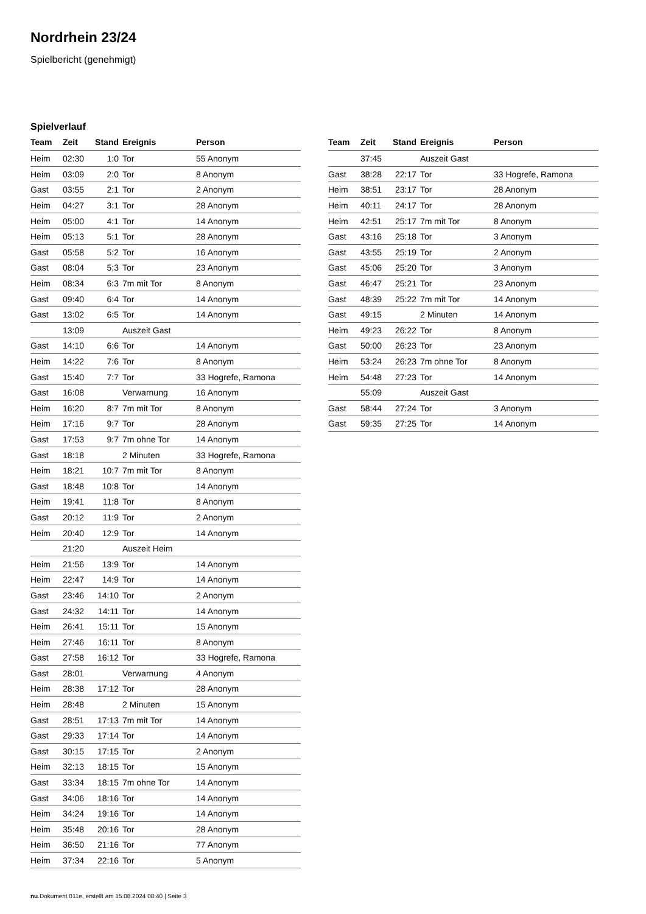Nordrhein 23/24
Spielbericht (genehmigt)
Spielverlauf
| Team | Zeit | Stand | Ereignis | Person |
| --- | --- | --- | --- | --- |
| Heim | 02:30 | 1:0 | Tor | 55 Anonym |
| Heim | 03:09 | 2:0 | Tor | 8 Anonym |
| Gast | 03:55 | 2:1 | Tor | 2 Anonym |
| Heim | 04:27 | 3:1 | Tor | 28 Anonym |
| Heim | 05:00 | 4:1 | Tor | 14 Anonym |
| Heim | 05:13 | 5:1 | Tor | 28 Anonym |
| Gast | 05:58 | 5:2 | Tor | 16 Anonym |
| Gast | 08:04 | 5:3 | Tor | 23 Anonym |
| Heim | 08:34 | 6:3 | 7m mit Tor | 8 Anonym |
| Gast | 09:40 | 6:4 | Tor | 14 Anonym |
| Gast | 13:02 | 6:5 | Tor | 14 Anonym |
| | 13:09 | | Auszeit Gast | |
| Gast | 14:10 | 6:6 | Tor | 14 Anonym |
| Heim | 14:22 | 7:6 | Tor | 8 Anonym |
| Gast | 15:40 | 7:7 | Tor | 33 Hogrefe, Ramona |
| Gast | 16:08 | | Verwarnung | 16 Anonym |
| Heim | 16:20 | 8:7 | 7m mit Tor | 8 Anonym |
| Heim | 17:16 | 9:7 | Tor | 28 Anonym |
| Gast | 17:53 | 9:7 | 7m ohne Tor | 14 Anonym |
| Gast | 18:18 | | 2 Minuten | 33 Hogrefe, Ramona |
| Heim | 18:21 | 10:7 | 7m mit Tor | 8 Anonym |
| Gast | 18:48 | 10:8 | Tor | 14 Anonym |
| Heim | 19:41 | 11:8 | Tor | 8 Anonym |
| Gast | 20:12 | 11:9 | Tor | 2 Anonym |
| Heim | 20:40 | 12:9 | Tor | 14 Anonym |
| | 21:20 | | Auszeit Heim | |
| Heim | 21:56 | 13:9 | Tor | 14 Anonym |
| Heim | 22:47 | 14:9 | Tor | 14 Anonym |
| Gast | 23:46 | 14:10 | Tor | 2 Anonym |
| Gast | 24:32 | 14:11 | Tor | 14 Anonym |
| Heim | 26:41 | 15:11 | Tor | 15 Anonym |
| Heim | 27:46 | 16:11 | Tor | 8 Anonym |
| Gast | 27:58 | 16:12 | Tor | 33 Hogrefe, Ramona |
| Gast | 28:01 | | Verwarnung | 4 Anonym |
| Heim | 28:38 | 17:12 | Tor | 28 Anonym |
| Heim | 28:48 | | 2 Minuten | 15 Anonym |
| Gast | 28:51 | 17:13 | 7m mit Tor | 14 Anonym |
| Gast | 29:33 | 17:14 | Tor | 14 Anonym |
| Gast | 30:15 | 17:15 | Tor | 2 Anonym |
| Heim | 32:13 | 18:15 | Tor | 15 Anonym |
| Gast | 33:34 | 18:15 | 7m ohne Tor | 14 Anonym |
| Gast | 34:06 | 18:16 | Tor | 14 Anonym |
| Heim | 34:24 | 19:16 | Tor | 14 Anonym |
| Heim | 35:48 | 20:16 | Tor | 28 Anonym |
| Heim | 36:50 | 21:16 | Tor | 77 Anonym |
| Heim | 37:34 | 22:16 | Tor | 5 Anonym |
| Team | Zeit | Stand | Ereignis | Person |
| --- | --- | --- | --- | --- |
| | 37:45 | | Auszeit Gast | |
| Gast | 38:28 | 22:17 | Tor | 33 Hogrefe, Ramona |
| Heim | 38:51 | 23:17 | Tor | 28 Anonym |
| Heim | 40:11 | 24:17 | Tor | 28 Anonym |
| Heim | 42:51 | 25:17 | 7m mit Tor | 8 Anonym |
| Gast | 43:16 | 25:18 | Tor | 3 Anonym |
| Gast | 43:55 | 25:19 | Tor | 2 Anonym |
| Gast | 45:06 | 25:20 | Tor | 3 Anonym |
| Gast | 46:47 | 25:21 | Tor | 23 Anonym |
| Gast | 48:39 | 25:22 | 7m mit Tor | 14 Anonym |
| Gast | 49:15 | | 2 Minuten | 14 Anonym |
| Heim | 49:23 | 26:22 | Tor | 8 Anonym |
| Gast | 50:00 | 26:23 | Tor | 23 Anonym |
| Heim | 53:24 | 26:23 | 7m ohne Tor | 8 Anonym |
| Heim | 54:48 | 27:23 | Tor | 14 Anonym |
| | 55:09 | | Auszeit Gast | |
| Gast | 58:44 | 27:24 | Tor | 3 Anonym |
| Gast | 59:35 | 27:25 | Tor | 14 Anonym |
nu.Dokument 011e, erstellt am 15.08.2024 08:40 | Seite 3